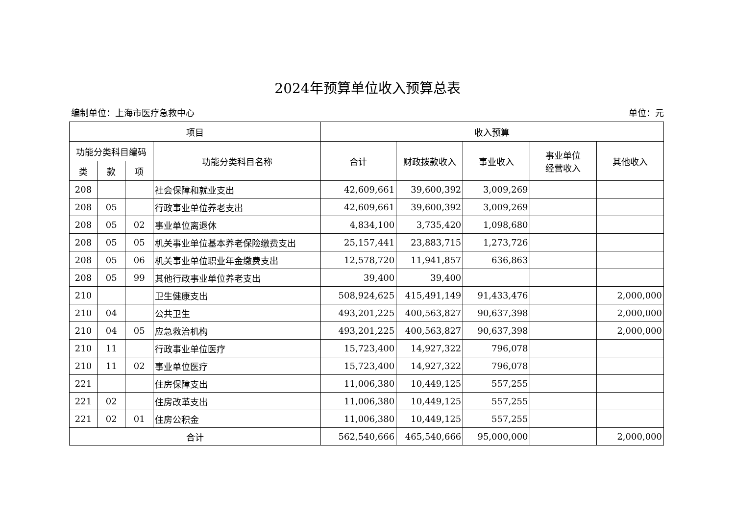2024年预算单位收入预算总表
编制单位：上海市医疗急救中心 单位：元
| 项目 | | | | 收入预算 | | | | |
| --- | --- | --- | --- | --- | --- | --- | --- | --- |
| 功能分类科目编码 | | | 功能分类科目名称 | 合计 | 财政拨款收入 | 事业收入 | 事业单位 经营收入 | 其他收入 |
| 类 | 款 | 项 | | | | | | |
| 208 | | | 社会保障和就业支出 | 42,609,661 | 39,600,392 | 3,009,269 | | |
| 208 | 05 | | 行政事业单位养老支出 | 42,609,661 | 39,600,392 | 3,009,269 | | |
| 208 | 05 | 02 | 事业单位离退休 | 4,834,100 | 3,735,420 | 1,098,680 | | |
| 208 | 05 | 05 | 机关事业单位基本养老保险缴费支出 | 25,157,441 | 23,883,715 | 1,273,726 | | |
| 208 | 05 | 06 | 机关事业单位职业年金缴费支出 | 12,578,720 | 11,941,857 | 636,863 | | |
| 208 | 05 | 99 | 其他行政事业单位养老支出 | 39,400 | 39,400 | | | |
| 210 | | | 卫生健康支出 | 508,924,625 | 415,491,149 | 91,433,476 | | 2,000,000 |
| 210 | 04 | | 公共卫生 | 493,201,225 | 400,563,827 | 90,637,398 | | 2,000,000 |
| 210 | 04 | 05 | 应急救治机构 | 493,201,225 | 400,563,827 | 90,637,398 | | 2,000,000 |
| 210 | 11 | | 行政事业单位医疗 | 15,723,400 | 14,927,322 | 796,078 | | |
| 210 | 11 | 02 | 事业单位医疗 | 15,723,400 | 14,927,322 | 796,078 | | |
| 221 | | | 住房保障支出 | 11,006,380 | 10,449,125 | 557,255 | | |
| 221 | 02 | | 住房改革支出 | 11,006,380 | 10,449,125 | 557,255 | | |
| 221 | 02 | 01 | 住房公积金 | 11,006,380 | 10,449,125 | 557,255 | | |
| 合计 | | | | 562,540,666 | 465,540,666 | 95,000,000 | | 2,000,000 |